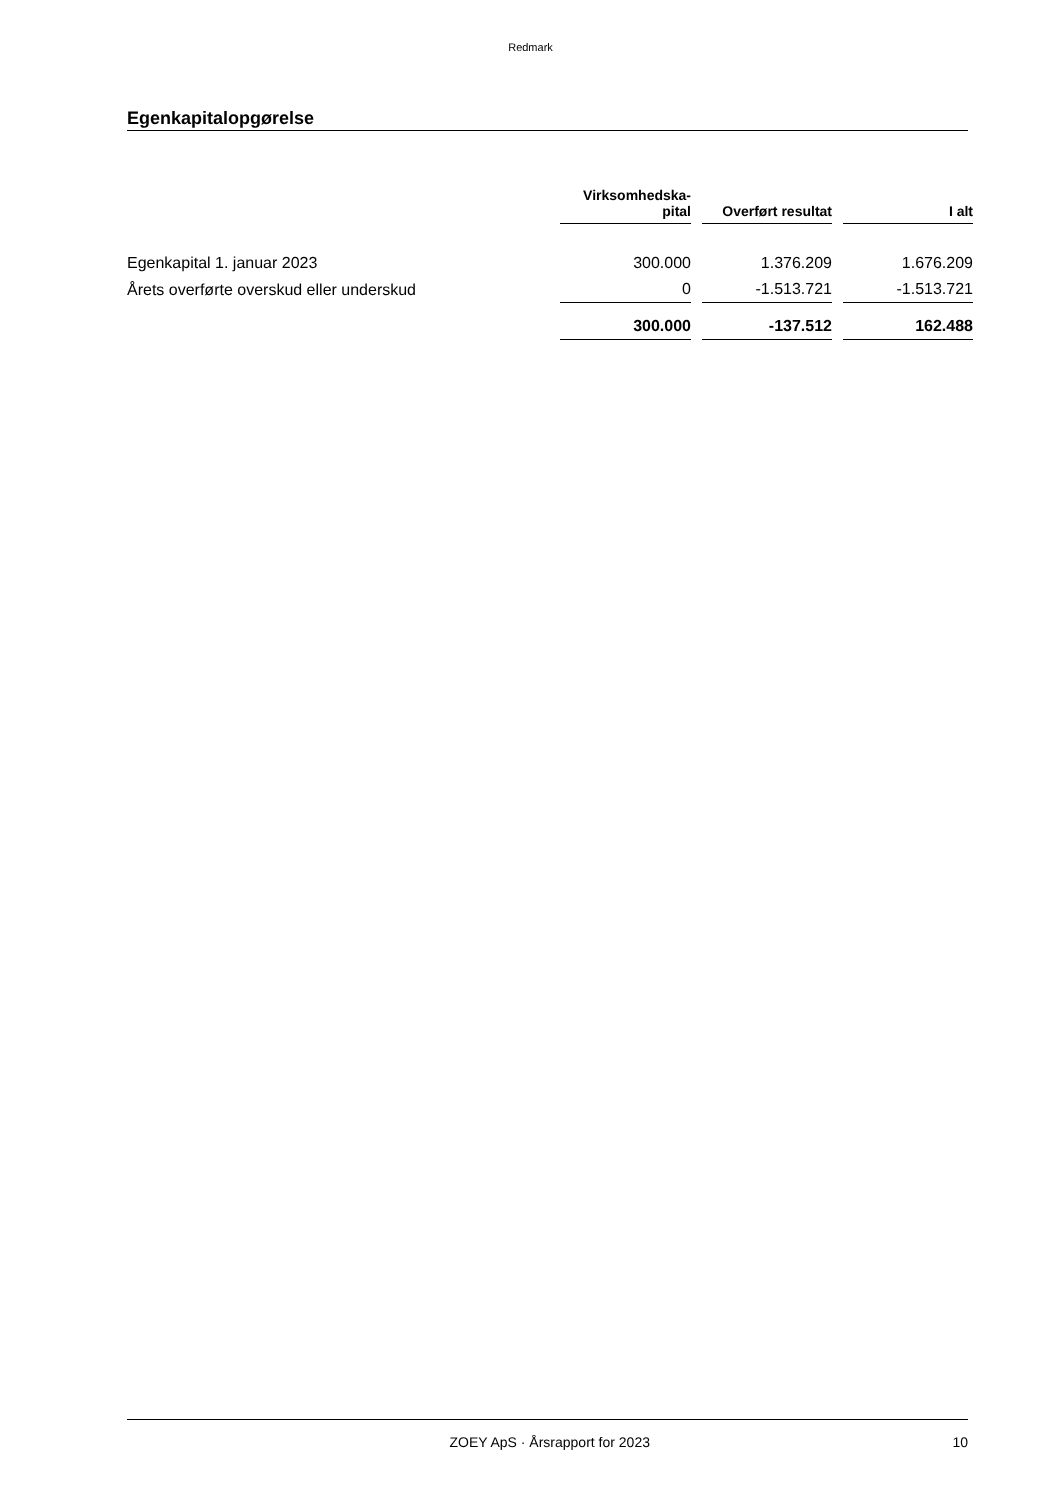Redmark
Egenkapitalopgørelse
| | Virksomhedska- pital | | Overført resultat | | I alt |
| Egenkapital 1. januar 2023 | 300.000 | | 1.376.209 | | 1.676.209 |
| Årets overførte overskud eller underskud | 0 | | -1.513.721 | | -1.513.721 |
| | 300.000 | | -137.512 | | 162.488 |
ZOEY ApS · Årsrapport for 2023 10